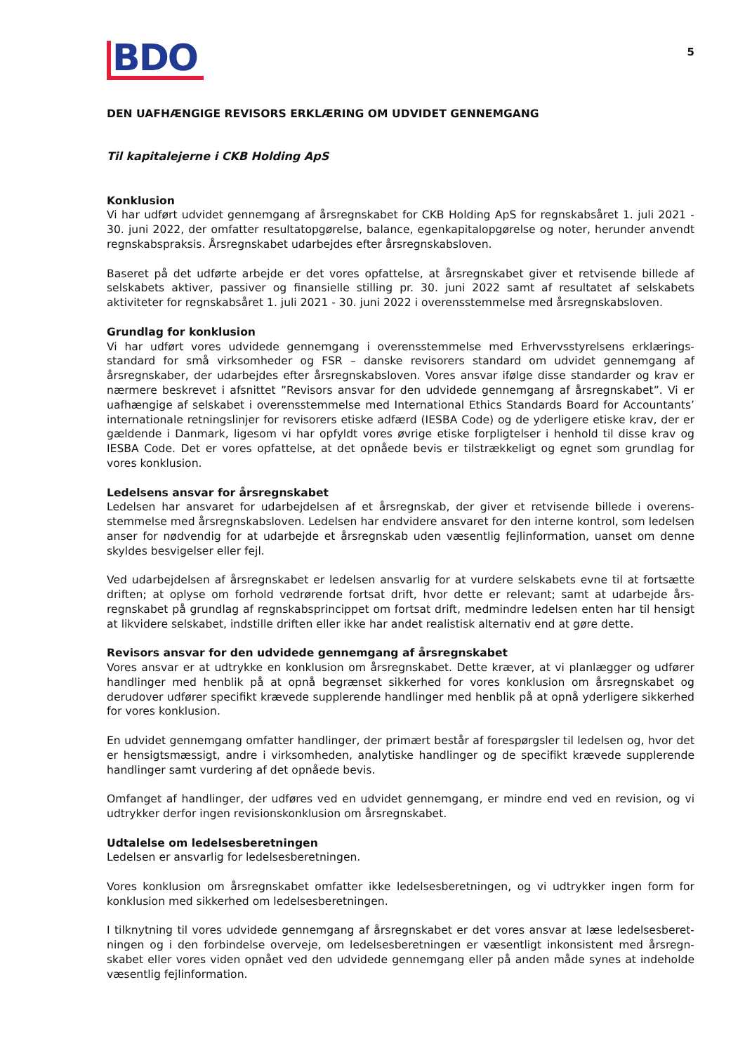BDO
5
DEN UAFHÆNGIGE REVISORS ERKLÆRING OM UDVIDET GENNEMGANG
Til kapitalejerne i CKB Holding ApS
Konklusion
Vi har udført udvidet gennemgang af årsregnskabet for CKB Holding ApS for regnskabsåret 1. juli 2021 - 30. juni 2022, der omfatter resultatopgørelse, balance, egenkapitalopgørelse og noter, herunder anvendt regnskabspraksis. Årsregnskabet udarbejdes efter årsregnskabsloven.
Baseret på det udførte arbejde er det vores opfattelse, at årsregnskabet giver et retvisende billede af selskabets aktiver, passiver og finansielle stilling pr. 30. juni 2022 samt af resultatet af selskabets aktiviteter for regnskabsåret 1. juli 2021 - 30. juni 2022 i overensstemmelse med årsregnskabsloven.
Grundlag for konklusion
Vi har udført vores udvidede gennemgang i overensstemmelse med Erhvervsstyrelsens erklærings-standard for små virksomheder og FSR – danske revisorers standard om udvidet gennemgang af årsregnskaber, der udarbejdes efter årsregnskabsloven. Vores ansvar ifølge disse standarder og krav er nærmere beskrevet i afsnittet ”Revisors ansvar for den udvidede gennemgang af årsregnskabet”. Vi er uafhængige af selskabet i overensstemmelse med International Ethics Standards Board for Accountants’ internationale retningslinjer for revisorers etiske adfærd (IESBA Code) og de yderligere etiske krav, der er gældende i Danmark, ligesom vi har opfyldt vores øvrige etiske forpligtelser i henhold til disse krav og IESBA Code. Det er vores opfattelse, at det opnåede bevis er tilstrækkeligt og egnet som grundlag for vores konklusion.
Ledelsens ansvar for årsregnskabet
Ledelsen har ansvaret for udarbejdelsen af et årsregnskab, der giver et retvisende billede i overens-stemmelse med årsregnskabsloven. Ledelsen har endvidere ansvaret for den interne kontrol, som ledelsen anser for nødvendig for at udarbejde et årsregnskab uden væsentlig fejlinformation, uanset om denne skyldes besvigelser eller fejl.
Ved udarbejdelsen af årsregnskabet er ledelsen ansvarlig for at vurdere selskabets evne til at fortsætte driften; at oplyse om forhold vedrørende fortsat drift, hvor dette er relevant; samt at udarbejde års-regnskabet på grundlag af regnskabsprincippet om fortsat drift, medmindre ledelsen enten har til hensigt at likvidere selskabet, indstille driften eller ikke har andet realistisk alternativ end at gøre dette.
Revisors ansvar for den udvidede gennemgang af årsregnskabet
Vores ansvar er at udtrykke en konklusion om årsregnskabet. Dette kræver, at vi planlægger og udfører handlinger med henblik på at opnå begrænset sikkerhed for vores konklusion om årsregnskabet og derudover udfører specifikt krævede supplerende handlinger med henblik på at opnå yderligere sikkerhed for vores konklusion.
En udvidet gennemgang omfatter handlinger, der primært består af forespørgsler til ledelsen og, hvor det er hensigtsmæssigt, andre i virksomheden, analytiske handlinger og de specifikt krævede supplerende handlinger samt vurdering af det opnåede bevis.
Omfanget af handlinger, der udføres ved en udvidet gennemgang, er mindre end ved en revision, og vi udtrykker derfor ingen revisionskonklusion om årsregnskabet.
Udtalelse om ledelsesberetningen
Ledelsen er ansvarlig for ledelsesberetningen.
Vores konklusion om årsregnskabet omfatter ikke ledelsesberetningen, og vi udtrykker ingen form for konklusion med sikkerhed om ledelsesberetningen.
I tilknytning til vores udvidede gennemgang af årsregnskabet er det vores ansvar at læse ledelsesberet-ningen og i den forbindelse overveje, om ledelsesberetningen er væsentligt inkonsistent med årsregn-skabet eller vores viden opnået ved den udvidede gennemgang eller på anden måde synes at indeholde væsentlig fejlinformation.